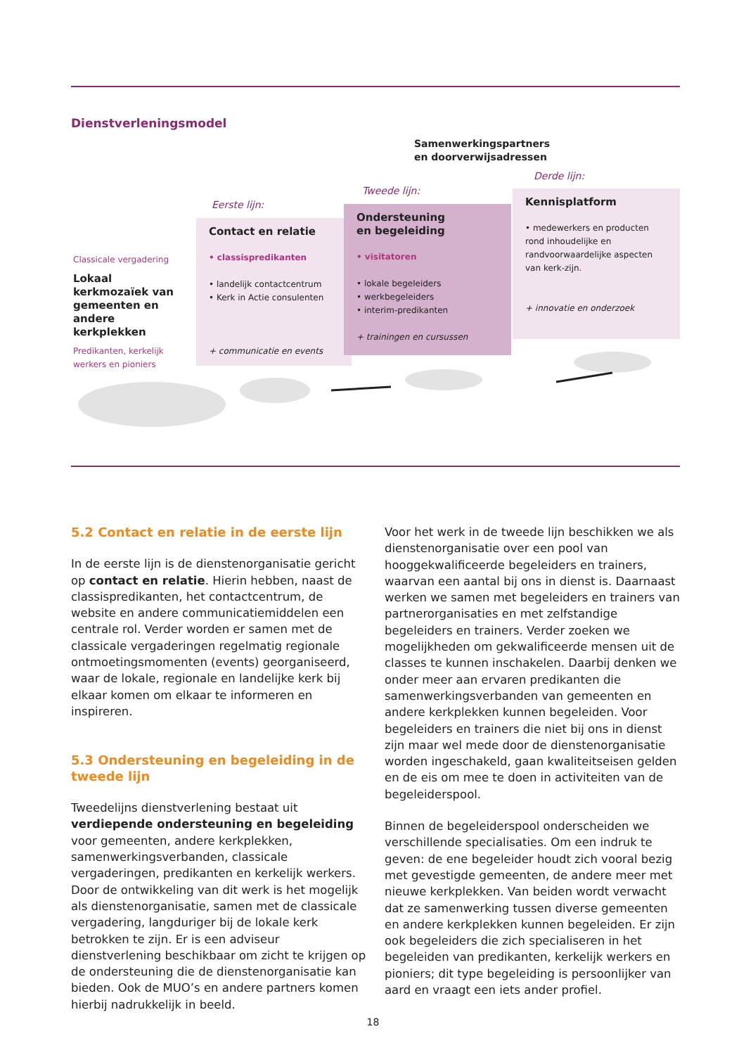Dienstverleningsmodel
Samenwerkingspartners
en doorverwijsadressen
Eerste lijn:
Tweede lijn:
Derde lijn:
Classicale vergadering
Lokaal kerkmozaïek van gemeenten en andere kerkplekken
Predikanten, kerkelijk werkers en pioniers
Contact en relatie
• classispredikanten
• landelijk contactcentrum
• Kerk in Actie consulenten
+ communicatie en events
Ondersteuning
en begeleiding
• visitatoren
• lokale begeleiders
• werkbegeleiders
• interim-predikanten
+ trainingen en cursussen
Kennisplatform
• medewerkers en producten rond inhoudelijke en randvoorwaardelijke aspecten van kerk-zijn.
+ innovatie en onderzoek
5.2 Contact en relatie in de eerste lijn
In de eerste lijn is de dienstenorganisatie gericht op contact en relatie. Hierin hebben, naast de classispredikanten, het contactcentrum, de website en andere communicatiemiddelen een centrale rol. Verder worden er samen met de classicale vergaderingen regelmatig regionale ontmoetingsmomenten (events) georganiseerd, waar de lokale, regionale en landelijke kerk bij elkaar komen om elkaar te informeren en inspireren.
5.3 Ondersteuning en begeleiding in de tweede lijn
Tweedelijns dienstverlening bestaat uit verdiepende ondersteuning en begeleiding voor gemeenten, andere kerkplekken, samenwerkingsverbanden, classicale vergaderingen, predikanten en kerkelijk werkers. Door de ontwikkeling van dit werk is het mogelijk als dienstenorganisatie, samen met de classicale vergadering, langduriger bij de lokale kerk betrokken te zijn. Er is een adviseur dienstverlening beschikbaar om zicht te krijgen op de ondersteuning die de dienstenorganisatie kan bieden. Ook de MUO’s en andere partners komen hierbij nadrukkelijk in beeld.
Voor het werk in de tweede lijn beschikken we als dienstenorganisatie over een pool van hooggekwalificeerde begeleiders en trainers, waarvan een aantal bij ons in dienst is. Daarnaast werken we samen met begeleiders en trainers van partnerorganisaties en met zelfstandige begeleiders en trainers. Verder zoeken we mogelijkheden om gekwalificeerde mensen uit de classes te kunnen inschakelen. Daarbij denken we onder meer aan ervaren predikanten die samenwerkingsverbanden van gemeenten en andere kerkplekken kunnen begeleiden. Voor begeleiders en trainers die niet bij ons in dienst zijn maar wel mede door de dienstenorganisatie worden ingeschakeld, gaan kwaliteitseisen gelden en de eis om mee te doen in activiteiten van de begeleiderspool.
Binnen de begeleiderspool onderscheiden we verschillende specialisaties. Om een indruk te geven: de ene begeleider houdt zich vooral bezig met gevestigde gemeenten, de andere meer met nieuwe kerkplekken. Van beiden wordt verwacht dat ze samenwerking tussen diverse gemeenten en andere kerkplekken kunnen begeleiden. Er zijn ook begeleiders die zich specialiseren in het begeleiden van predikanten, kerkelijk werkers en pioniers; dit type begeleiding is persoonlijker van aard en vraagt een iets ander profiel.
18